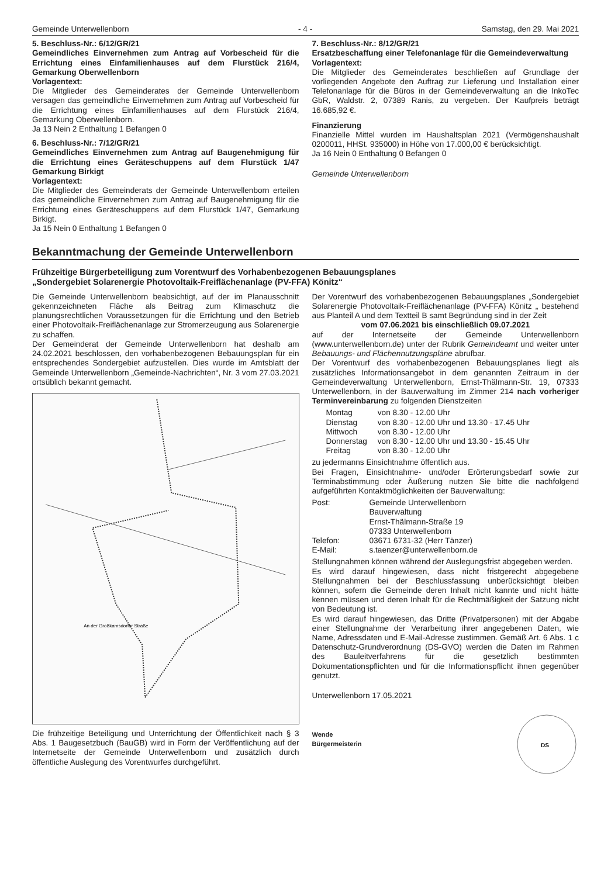Gemeinde Unterwellenborn - 4 - Samstag, den 29. Mai 2021
5. Beschluss-Nr.: 6/12/GR/21
Gemeindliches Einvernehmen zum Antrag auf Vorbescheid für die Errichtung eines Einfamilienhauses auf dem Flurstück 216/4, Gemarkung Oberwellenborn
Vorlagentext:
Die Mitglieder des Gemeinderates der Gemeinde Unterwellenborn versagen das gemeindliche Einvernehmen zum Antrag auf Vorbescheid für die Errichtung eines Einfamilienhauses auf dem Flurstück 216/4, Gemarkung Oberwellenborn.
Ja 13 Nein 2 Enthaltung 1 Befangen 0
6. Beschluss-Nr.: 7/12/GR/21
Gemeindliches Einvernehmen zum Antrag auf Baugenehmigung für die Errichtung eines Geräteschuppens auf dem Flurstück 1/47 Gemarkung Birkigt
Vorlagentext:
Die Mitglieder des Gemeinderats der Gemeinde Unterwellenborn erteilen das gemeindliche Einvernehmen zum Antrag auf Baugenehmigung für die Errichtung eines Geräteschuppens auf dem Flurstück 1/47, Gemarkung Birkigt.
Ja 15 Nein 0 Enthaltung 1 Befangen 0
7. Beschluss-Nr.: 8/12/GR/21
Ersatzbeschaffung einer Telefonanlage für die Gemeindeverwaltung
Vorlagentext:
Die Mitglieder des Gemeinderates beschließen auf Grundlage der vorliegenden Angebote den Auftrag zur Lieferung und Installation einer Telefonanlage für die Büros in der Gemeindeverwaltung an die InkoTec GbR, Waldstr. 2, 07389 Ranis, zu vergeben. Der Kaufpreis beträgt 16.685,92 €.
Finanzierung
Finanzielle Mittel wurden im Haushaltsplan 2021 (Vermögenshaushalt 0200011, HHSt. 935000) in Höhe von 17.000,00 € berücksichtigt.
Ja 16 Nein 0 Enthaltung 0 Befangen 0
Gemeinde Unterwellenborn
Bekanntmachung der Gemeinde Unterwellenborn
Frühzeitige Bürgerbeteiligung zum Vorentwurf des Vorhabenbezogenen Bebauungsplanes
„Sondergebiet Solarenergie Photovoltaik-Freiflächenanlage (PV-FFA) Könitz“
Die Gemeinde Unterwellenborn beabsichtigt, auf der im Planausschnitt gekennzeichneten Fläche als Beitrag zum Klimaschutz die planungsrechtlichen Voraussetzungen für die Errichtung und den Betrieb einer Photovoltaik-Freiflächenanlage zur Stromerzeugung aus Solarenergie zu schaffen.
Der Gemeinderat der Gemeinde Unterwellenborn hat deshalb am 24.02.2021 beschlossen, den vorhabenbezogenen Bebauungsplan für ein entsprechendes Sondergebiet aufzustellen. Dies wurde im Amtsblatt der Gemeinde Unterwellenborn „Gemeinde-Nachrichten“, Nr. 3 vom 27.03.2021 ortsüblich bekannt gemacht.
An der Großkamsdorfer Straße
Die frühzeitige Beteiligung und Unterrichtung der Öffentlichkeit nach § 3 Abs. 1 Baugesetzbuch (BauGB) wird in Form der Veröffentlichung auf der Internetseite der Gemeinde Unterwellenborn und zusätzlich durch öffentliche Auslegung des Vorentwurfes durchgeführt.
Der Vorentwurf des vorhabenbezogenen Bebauungsplanes „Sondergebiet Solarenergie Photovoltaik-Freiflächenanlage (PV-FFA) Könitz „ bestehend aus Planteil A und dem Textteil B samt Begründung sind in der Zeit
vom 07.06.2021 bis einschließlich 09.07.2021
auf der Internetseite der Gemeinde Unterwellenborn (www.unterwellenborn.de) unter der Rubrik Gemeindeamt und weiter unter Bebauungs- und Flächennutzungspläne abrufbar.
Der Vorentwurf des vorhabenbezogenen Bebauungsplanes liegt als zusätzliches Informationsangebot in dem genannten Zeitraum in der Gemeindeverwaltung Unterwellenborn, Ernst-Thälmann-Str. 19, 07333 Unterwellenborn, in der Bauverwaltung im Zimmer 214 nach vorheriger Terminvereinbarung zu folgenden Dienstzeiten
| Montag | von 8.30 - 12.00 Uhr |
| Dienstag | von 8.30 - 12.00 Uhr und 13.30 - 17.45 Uhr |
| Mittwoch | von 8.30 - 12.00 Uhr |
| Donnerstag | von 8.30 - 12.00 Uhr und 13.30 - 15.45 Uhr |
| Freitag | von 8.30 - 12.00 Uhr |
zu jedermanns Einsichtnahme öffentlich aus.
Bei Fragen, Einsichtnahme- und/oder Erörterungsbedarf sowie zur Terminabstimmung oder Äußerung nutzen Sie bitte die nachfolgend aufgeführten Kontaktmöglichkeiten der Bauverwaltung:
| Post: | Gemeinde Unterwellenborn Bauverwaltung Ernst-Thälmann-Straße 19 07333 Unterwellenborn |
| Telefon: | 03671 6731-32 (Herr Tänzer) |
| E-Mail: | s.taenzer@unterwellenborn.de |
Stellungnahmen können während der Auslegungsfrist abgegeben werden.
Es wird darauf hingewiesen, dass nicht fristgerecht abgegebene Stellungnahmen bei der Beschlussfassung unberücksichtigt bleiben können, sofern die Gemeinde deren Inhalt nicht kannte und nicht hätte kennen müssen und deren Inhalt für die Rechtmäßigkeit der Satzung nicht von Bedeutung ist.
Es wird darauf hingewiesen, das Dritte (Privatpersonen) mit der Abgabe einer Stellungnahme der Verarbeitung ihrer angegebenen Daten, wie Name, Adressdaten und E-Mail-Adresse zustimmen. Gemäß Art. 6 Abs. 1 c Datenschutz-Grundverordnung (DS-GVO) werden die Daten im Rahmen des Bauleitverfahrens für die gesetzlich bestimmten Dokumentationspflichten und für die Informationspflicht ihnen gegenüber genutzt.
Unterwellenborn 17.05.2021
Wende
Bürgermeisterin
DS